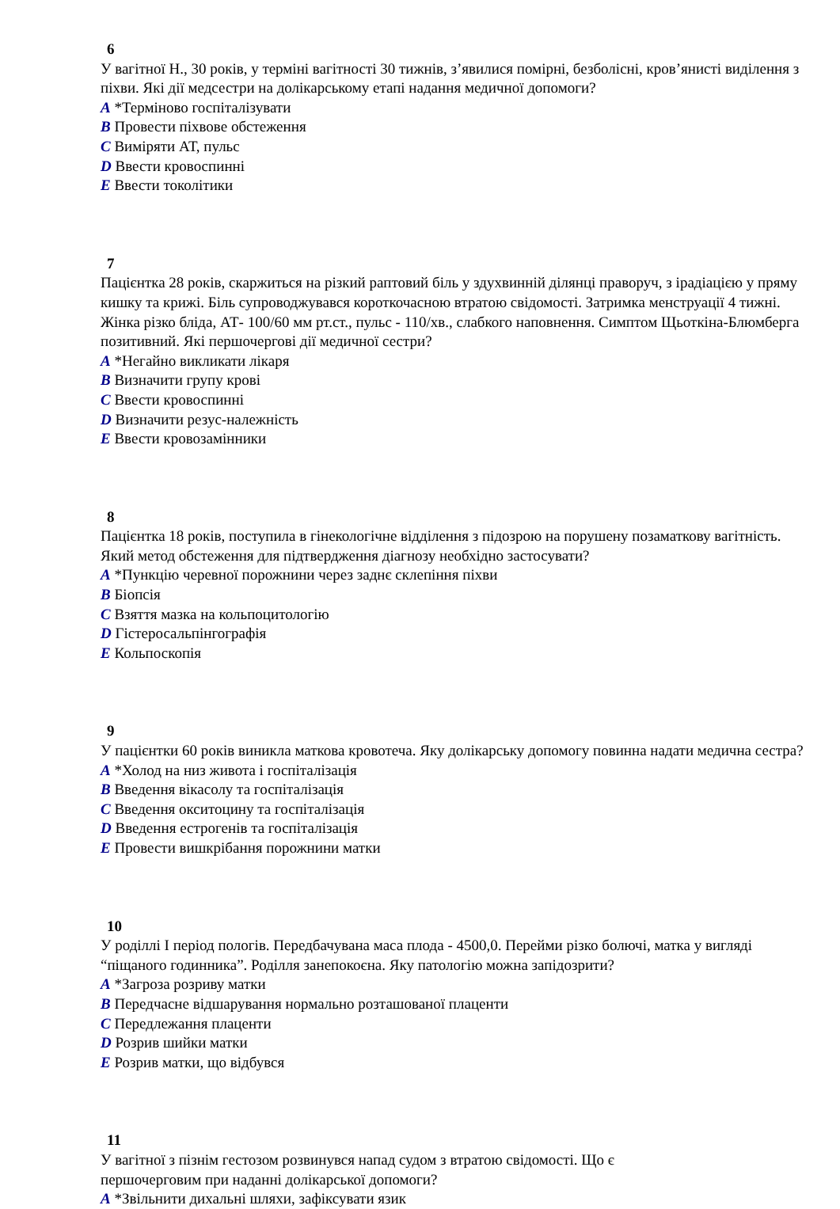6
У вагітної Н., 30 років, у терміні вагітності 30 тижнів, з’явилися помірні, безболісні, кров’янисті виділення з піхви. Які дії медсестри на долікарському етапі надання медичної допомоги?
A *Терміново госпіталізувати
B Провести піхвове обстеження
C Виміряти АТ, пульс
D Ввести кровоспинні
E Ввести токолітики
7
Пацієнтка 28 років, скаржиться на різкий раптовий біль у здухвинній ділянці праворуч, з ірадіацією у пряму кишку та крижі. Біль супроводжувався короткочасною втратою свідомості. Затримка менструації 4 тижні. Жінка різко бліда, АТ- 100/60 мм рт.ст., пульс - 110/хв., слабкого наповнення. Симптом Щьоткіна-Блюмберга позитивний. Які першочергові дії медичної сестри?
A *Негайно викликати лікаря
B Визначити групу крові
C Ввести кровоспинні
D Визначити резус-належність
E Ввести кровозамінники
8
Пацієнтка 18 років, поступила в гінекологічне відділення з підозрою на порушену позаматкову вагітність. Який метод обстеження для підтвердження діагнозу необхідно застосувати?
A *Пункцію черевної порожнини через заднє склепіння піхви
B Біопсія
C Взяття мазка на кольпоцитологію
D Гістеросальпінгографія
E Кольпоскопія
9
У пацієнтки 60 років виникла маткова кровотеча. Яку долікарську допомогу повинна надати медична сестра?
A *Холод на низ живота і госпіталізація
B Введення вікасолу та госпіталізація
C Введення окситоцину та госпіталізація
D Введення естрогенів та госпіталізація
E Провести вишкрібання порожнини матки
10
У роділлі I період пологів. Передбачувана маса плода - 4500,0. Перейми різко болючі, матка у вигляді “піщаного годинника”. Роділля занепокоєна. Яку патологію можна запідозрити?
A *Загроза розриву матки
B Передчасне відшарування нормально розташованої плаценти
C Передлежання плаценти
D Розрив шийки матки
E Розрив матки, що відбувся
11
У вагітної з пізнім гестозом розвинувся напад судом з втратою свідомості. Що є
першочерговим при наданні долікарської допомоги?
A *Звільнити дихальні шляхи, зафіксувати язик